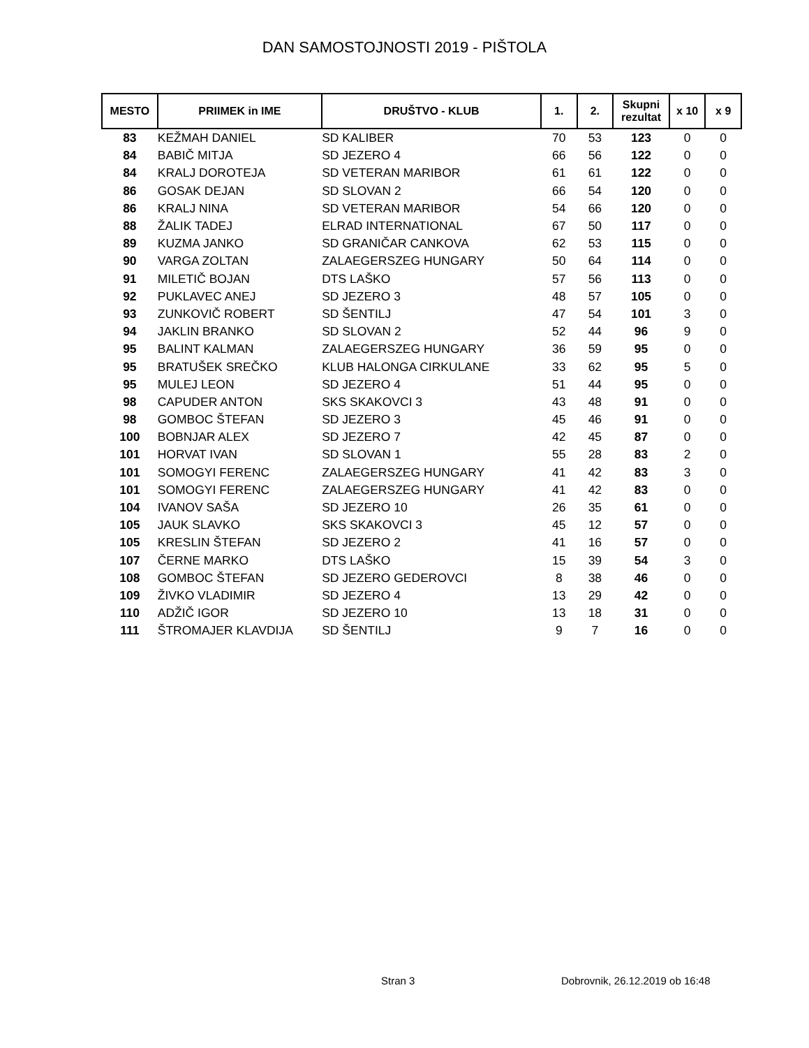DAN SAMOSTOJNOSTI 2019 - PIŠTOLA
| MESTO | PRIIMEK in IME | DRUŠTVO - KLUB | 1. | 2. | Skupni rezultat | x 10 | x 9 |
| --- | --- | --- | --- | --- | --- | --- | --- |
| 83 | KEŽMAH DANIEL | SD KALIBER | 70 | 53 | 123 | 0 | 0 |
| 84 | BABIČ MITJA | SD JEZERO 4 | 66 | 56 | 122 | 0 | 0 |
| 84 | KRALJ DOROTEJA | SD VETERAN MARIBOR | 61 | 61 | 122 | 0 | 0 |
| 86 | GOSAK DEJAN | SD SLOVAN 2 | 66 | 54 | 120 | 0 | 0 |
| 86 | KRALJ NINA | SD VETERAN MARIBOR | 54 | 66 | 120 | 0 | 0 |
| 88 | ŽALIK TADEJ | ELRAD INTERNATIONAL | 67 | 50 | 117 | 0 | 0 |
| 89 | KUZMA JANKO | SD GRANIČAR CANKOVA | 62 | 53 | 115 | 0 | 0 |
| 90 | VARGA ZOLTAN | ZALAEGERSZEG HUNGARY | 50 | 64 | 114 | 0 | 0 |
| 91 | MILETIČ BOJAN | DTS LAŠKO | 57 | 56 | 113 | 0 | 0 |
| 92 | PUKLAVEC ANEJ | SD JEZERO 3 | 48 | 57 | 105 | 0 | 0 |
| 93 | ZUNKOVIČ ROBERT | SD ŠENTILJ | 47 | 54 | 101 | 3 | 0 |
| 94 | JAKLIN BRANKO | SD SLOVAN 2 | 52 | 44 | 96 | 9 | 0 |
| 95 | BALINT KALMAN | ZALAEGERSZEG HUNGARY | 36 | 59 | 95 | 0 | 0 |
| 95 | BRATUŠEK SREČKO | KLUB HALONGA CIRKULANE | 33 | 62 | 95 | 5 | 0 |
| 95 | MULEJ LEON | SD JEZERO 4 | 51 | 44 | 95 | 0 | 0 |
| 98 | CAPUDER ANTON | SKS SKAKOVCI 3 | 43 | 48 | 91 | 0 | 0 |
| 98 | GOMBOC ŠTEFAN | SD JEZERO 3 | 45 | 46 | 91 | 0 | 0 |
| 100 | BOBNJAR ALEX | SD JEZERO 7 | 42 | 45 | 87 | 0 | 0 |
| 101 | HORVAT IVAN | SD SLOVAN 1 | 55 | 28 | 83 | 2 | 0 |
| 101 | SOMOGYI FERENC | ZALAEGERSZEG HUNGARY | 41 | 42 | 83 | 3 | 0 |
| 101 | SOMOGYI FERENC | ZALAEGERSZEG HUNGARY | 41 | 42 | 83 | 0 | 0 |
| 104 | IVANOV SAŠA | SD JEZERO 10 | 26 | 35 | 61 | 0 | 0 |
| 105 | JAUK SLAVKO | SKS SKAKOVCI 3 | 45 | 12 | 57 | 0 | 0 |
| 105 | KRESLIN ŠTEFAN | SD JEZERO 2 | 41 | 16 | 57 | 0 | 0 |
| 107 | ČERNE MARKO | DTS LAŠKO | 15 | 39 | 54 | 3 | 0 |
| 108 | GOMBOC ŠTEFAN | SD JEZERO GEDEROVCI | 8 | 38 | 46 | 0 | 0 |
| 109 | ŽIVKO VLADIMIR | SD JEZERO 4 | 13 | 29 | 42 | 0 | 0 |
| 110 | ADŽIČ IGOR | SD JEZERO 10 | 13 | 18 | 31 | 0 | 0 |
| 111 | ŠTROMAJER KLAVDIJA | SD ŠENTILJ | 9 | 7 | 16 | 0 | 0 |
Stran 3 Dobrovnik, 26.12.2019 ob 16:48